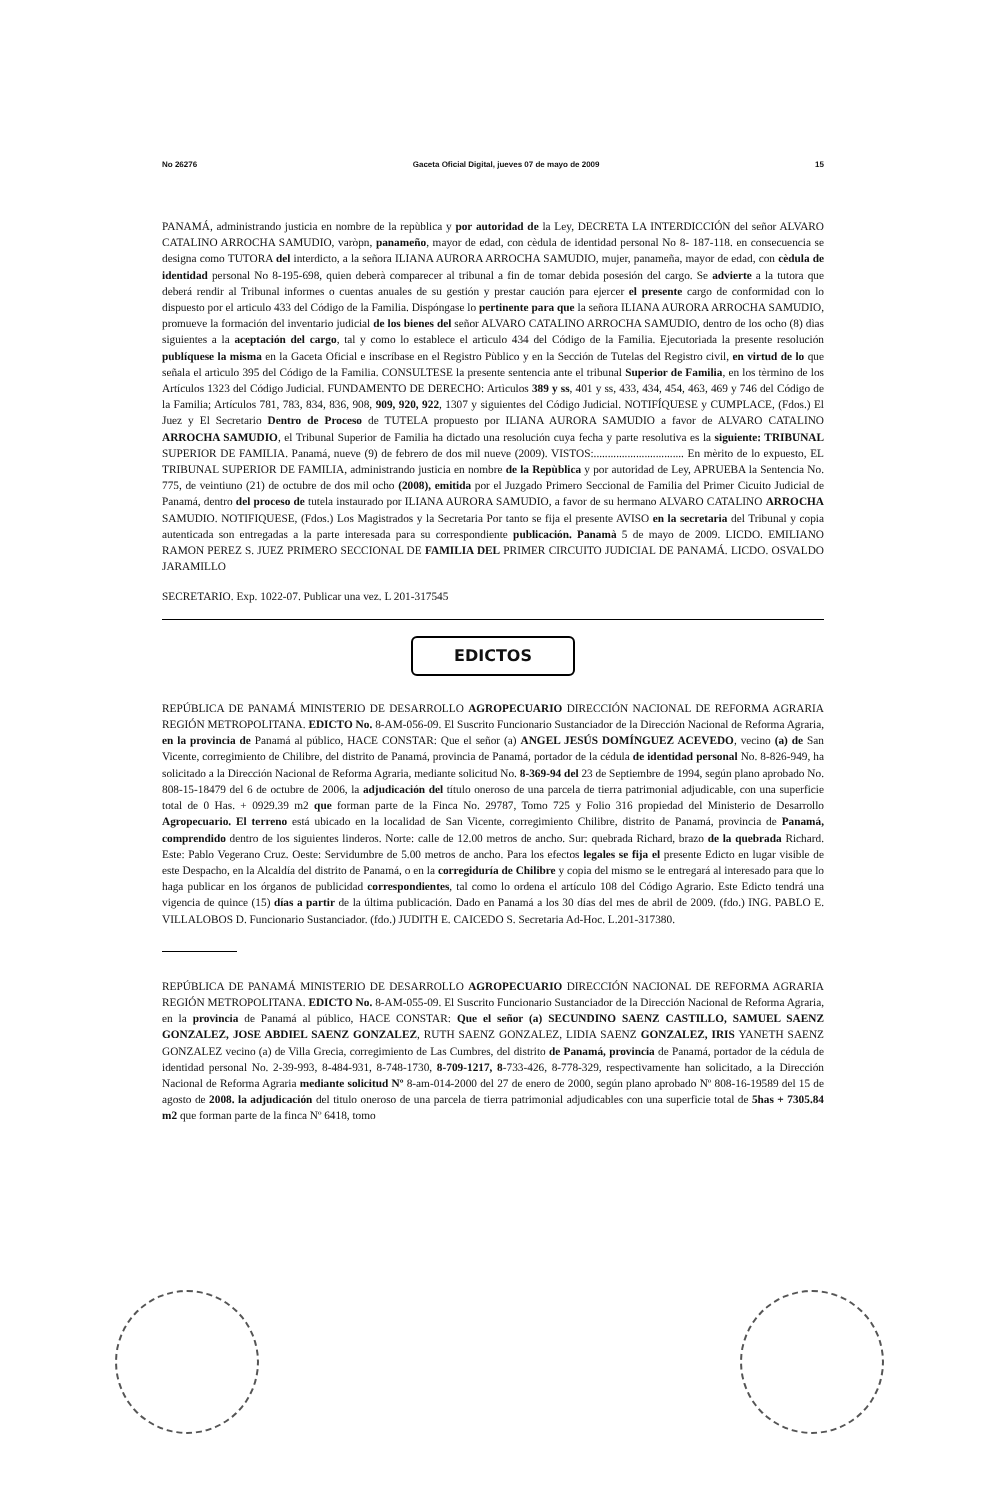No 26276 Gaceta Oficial Digital, jueves 07 de mayo de 2009 15
PANAMÁ, administrando justicia en nombre de la repùblica y por autoridad de la Ley, DECRETA LA INTERDICCIÓN del señor ALVARO CATALINO ARROCHA SAMUDIO, varòpn, panameño, mayor de edad, con cèdula de identidad personal No 8- 187-118. en consecuencia se designa como TUTORA del interdicto, a la señora ILIANA AURORA ARROCHA SAMUDIO, mujer, panameña, mayor de edad, con cèdula de identidad personal No 8-195-698, quien deberà comparecer al tribunal a fin de tomar debida posesión del cargo. Se advierte a la tutora que deberá rendir al Tribunal informes o cuentas anuales de su gestión y prestar caución para ejercer el presente cargo de conformidad con lo dispuesto por el articulo 433 del Código de la Familia. Dispóngase lo pertinente para que la señora ILIANA AURORA ARROCHA SAMUDIO, promueve la formación del inventario judicial de los bienes del señor ALVARO CATALINO ARROCHA SAMUDIO, dentro de los ocho (8) dìas siguientes a la aceptación del cargo, tal y como lo establece el artìculo 434 del Código de la Familia. Ejecutoriada la presente resolución publíquese la misma en la Gaceta Oficial e inscríbase en el Registro Pùblico y en la Sección de Tutelas del Registro civil, en virtud de lo que señala el artìculo 395 del Código de la Familia. CONSULTESE la presente sentencia ante el tribunal Superior de Familia, en los tèrmino de los Artículos 1323 del Código Judicial. FUNDAMENTO DE DERECHO: Artìculos 389 y ss, 401 y ss, 433, 434, 454, 463, 469 y 746 del Código de la Familia; Artículos 781, 783, 834, 836, 908, 909, 920, 922, 1307 y siguientes del Código Judicial. NOTIFÍQUESE y CUMPLACE, (Fdos.) El Juez y El Secretario Dentro de Proceso de TUTELA propuesto por ILIANA AURORA SAMUDIO a favor de ALVARO CATALINO ARROCHA SAMUDIO, el Tribunal Superior de Familia ha dictado una resolución cuya fecha y parte resolutiva es la siguiente: TRIBUNAL SUPERIOR DE FAMILIA. Panamá, nueve (9) de febrero de dos mil nueve (2009). VISTOS:................................ En mèrito de lo expuesto, EL TRIBUNAL SUPERIOR DE FAMILIA, administrando justicia en nombre de la Repùblica y por autoridad de Ley, APRUEBA la Sentencia No. 775, de veintiuno (21) de octubre de dos mil ocho (2008), emitida por el Juzgado Primero Seccional de Familia del Primer Cicuito Judicial de Panamá, dentro del proceso de tutela instaurado por ILIANA AURORA SAMUDIO, a favor de su hermano ALVARO CATALINO ARROCHA SAMUDIO. NOTIFIQUESE, (Fdos.) Los Magistrados y la Secretaria Por tanto se fija el presente AVISO en la secretaria del Tribunal y copia autenticada son entregadas a la parte interesada para su correspondiente publicación. Panamà 5 de mayo de 2009. LICDO. EMILIANO RAMON PEREZ S. JUEZ PRIMERO SECCIONAL DE FAMILIA DEL PRIMER CIRCUITO JUDICIAL DE PANAMÁ. LICDO. OSVALDO JARAMILLO
SECRETARIO. Exp. 1022-07. Publicar una vez. L 201-317545
EDICTOS
REPÚBLICA DE PANAMÁ MINISTERIO DE DESARROLLO AGROPECUARIO DIRECCIÓN NACIONAL DE REFORMA AGRARIA REGIÓN METROPOLITANA. EDICTO No. 8-AM-056-09. El Suscrito Funcionario Sustanciador de la Dirección Nacional de Reforma Agraria, en la provincia de Panamá al público, HACE CONSTAR: Que el señor (a) ANGEL JESÚS DOMÍNGUEZ ACEVEDO, vecino (a) de San Vicente, corregimiento de Chilibre, del distrito de Panamá, provincia de Panamá, portador de la cédula de identidad personal No. 8-826-949, ha solicitado a la Dirección Nacional de Reforma Agraria, mediante solicitud No. 8-369-94 del 23 de Septiembre de 1994, según plano aprobado No. 808-15-18479 del 6 de octubre de 2006, la adjudicación del título oneroso de una parcela de tierra patrimonial adjudicable, con una superficie total de 0 Has. + 0929.39 m2 que forman parte de la Finca No. 29787, Tomo 725 y Folio 316 propiedad del Ministerio de Desarrollo Agropecuario. El terreno está ubicado en la localidad de San Vicente, corregimiento Chilibre, distrito de Panamá, provincia de Panamá, comprendido dentro de los siguientes linderos. Norte: calle de 12.00 metros de ancho. Sur: quebrada Richard, brazo de la quebrada Richard. Este: Pablo Vegerano Cruz. Oeste: Servidumbre de 5.00 metros de ancho. Para los efectos legales se fija el presente Edicto en lugar visible de este Despacho, en la Alcaldía del distrito de Panamá, o en la corregiduría de Chilibre y copia del mismo se le entregará al interesado para que lo haga publicar en los órganos de publicidad correspondientes, tal como lo ordena el artículo 108 del Código Agrario. Este Edicto tendrá una vigencia de quince (15) días a partir de la última publicación. Dado en Panamá a los 30 días del mes de abril de 2009. (fdo.) ING. PABLO E. VILLALOBOS D. Funcionario Sustanciador. (fdo.) JUDITH E. CAICEDO S. Secretaria Ad-Hoc. L.201-317380.
REPÚBLICA DE PANAMÁ MINISTERIO DE DESARROLLO AGROPECUARIO DIRECCIÓN NACIONAL DE REFORMA AGRARIA REGIÓN METROPOLITANA. EDICTO No. 8-AM-055-09. El Suscrito Funcionario Sustanciador de la Dirección Nacional de Reforma Agraria, en la provincia de Panamá al público, HACE CONSTAR: Que el señor (a) SECUNDINO SAENZ CASTILLO, SAMUEL SAENZ GONZALEZ, JOSE ABDIEL SAENZ GONZALEZ, RUTH SAENZ GONZALEZ, LIDIA SAENZ GONZALEZ, IRIS YANETH SAENZ GONZALEZ vecino (a) de Villa Grecia, corregimiento de Las Cumbres, del distrito de Panamá, provincia de Panamá, portador de la cédula de identidad personal No. 2-39-993, 8-484-931, 8-748-1730, 8-709-1217, 8-733-426, 8-778-329, respectivamente han solicitado, a la Dirección Nacional de Reforma Agraria mediante solicitud Nº 8-am-014-2000 del 27 de enero de 2000, según plano aprobado Nº 808-16-19589 del 15 de agosto de 2008. la adjudicación del titulo oneroso de una parcela de tierra patrimonial adjudicables con una superficie total de 5has + 7305.84 m2 que forman parte de la finca Nº 6418, tomo